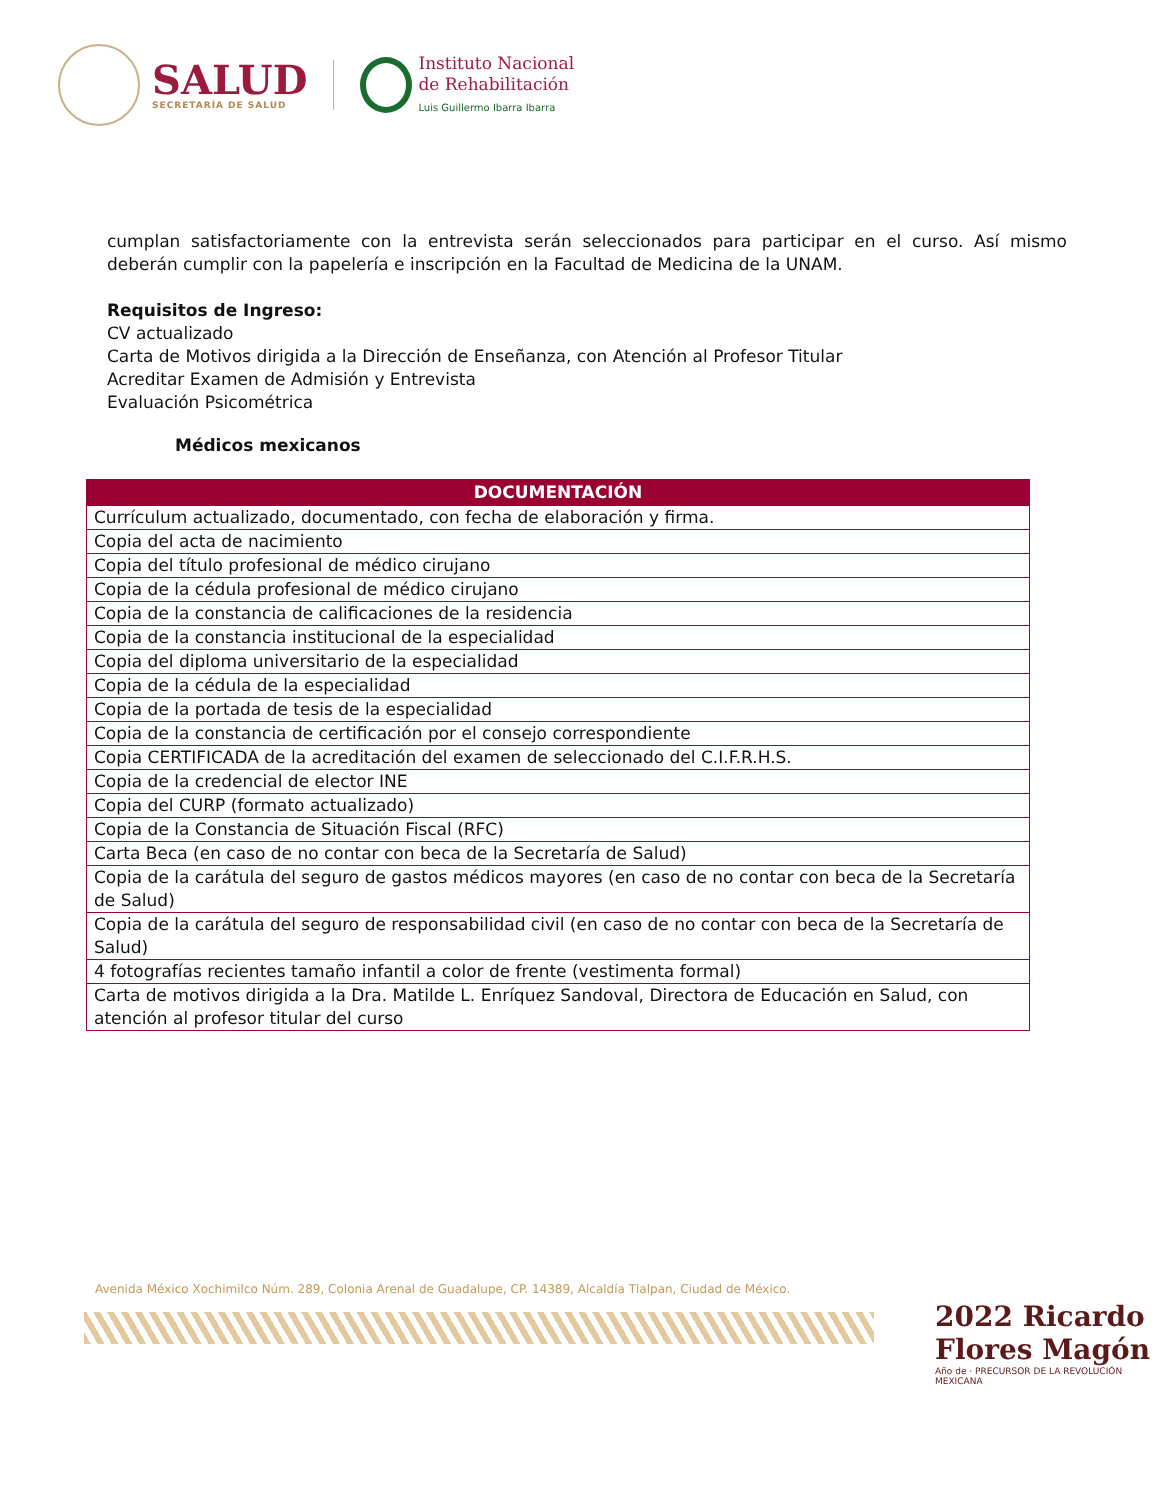SALUD
SECRETARÍA DE SALUD
Instituto Nacional
de Rehabilitación
Luis Guillermo Ibarra Ibarra
cumplan satisfactoriamente con la entrevista serán seleccionados para participar en el curso. Así mismo deberán cumplir con la papelería e inscripción en la Facultad de Medicina de la UNAM.
Requisitos de Ingreso:
CV actualizado
Carta de Motivos dirigida a la Dirección de Enseñanza, con Atención al Profesor Titular
Acreditar Examen de Admisión y Entrevista
Evaluación Psicométrica
Médicos mexicanos
| DOCUMENTACIÓN |
| --- |
| Currículum actualizado, documentado, con fecha de elaboración y firma. |
| Copia del acta de nacimiento |
| Copia del título profesional de médico cirujano |
| Copia de la cédula profesional de médico cirujano |
| Copia de la constancia de calificaciones de la residencia |
| Copia de la constancia institucional de la especialidad |
| Copia del diploma universitario de la especialidad |
| Copia de la cédula de la especialidad |
| Copia de la portada de tesis de la especialidad |
| Copia de la constancia de certificación por el consejo correspondiente |
| Copia CERTIFICADA de la acreditación del examen de seleccionado del C.I.F.R.H.S. |
| Copia de la credencial de elector INE |
| Copia del CURP (formato actualizado) |
| Copia de la Constancia de Situación Fiscal (RFC) |
| Carta Beca (en caso de no contar con beca de la Secretaría de Salud) |
| Copia de la carátula del seguro de gastos médicos mayores (en caso de no contar con beca de la Secretaría de Salud) |
| Copia de la carátula del seguro de responsabilidad civil (en caso de no contar con beca de la Secretaría de Salud) |
| 4 fotografías recientes tamaño infantil a color de frente (vestimenta formal) |
| Carta de motivos dirigida a la Dra. Matilde L. Enríquez Sandoval, Directora de Educación en Salud, con atención al profesor titular del curso |
Avenida México Xochimilco Núm. 289, Colonia Arenal de Guadalupe, CP. 14389, Alcaldía Tlalpan, Ciudad de México.
2022 Ricardo Flores Magón
Año de · PRECURSOR DE LA REVOLUCIÓN MEXICANA